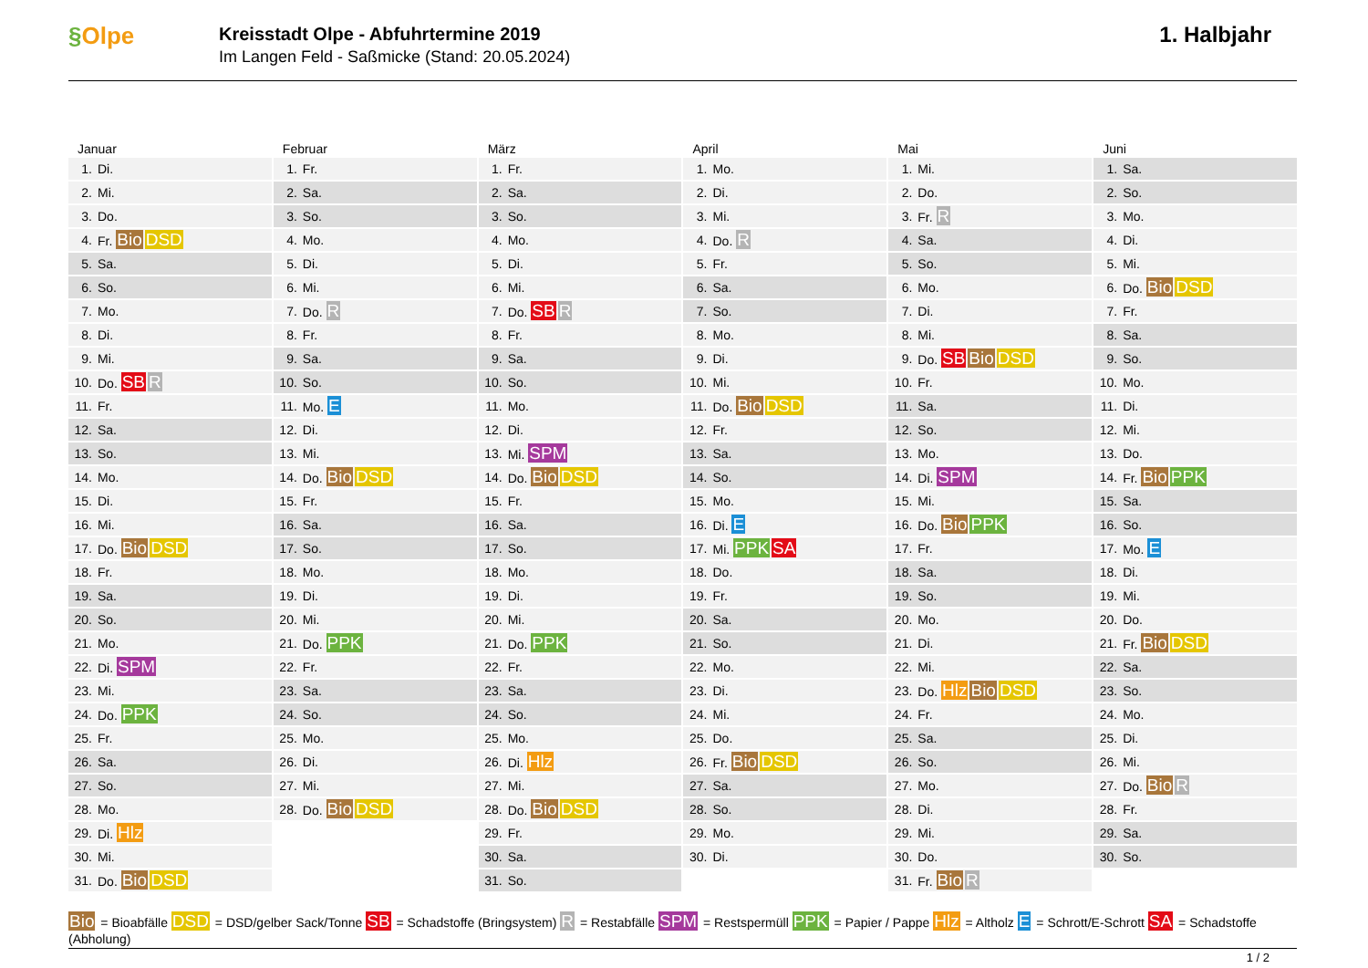§Olpe
Kreisstadt Olpe - Abfuhrtermine 2019
Im Langen Feld - Saßmicke (Stand: 20.05.2024)
1. Halbjahr
Januar
| 1. | Di. |
| 2. | Mi. |
| 3. | Do. |
| 4. | Fr. Bio DSD |
| 5. | Sa. |
| 6. | So. |
| 7. | Mo. |
| 8. | Di. |
| 9. | Mi. |
| 10. | Do. SB R |
| 11. | Fr. |
| 12. | Sa. |
| 13. | So. |
| 14. | Mo. |
| 15. | Di. |
| 16. | Mi. |
| 17. | Do. Bio DSD |
| 18. | Fr. |
| 19. | Sa. |
| 20. | So. |
| 21. | Mo. |
| 22. | Di. SPM |
| 23. | Mi. |
| 24. | Do. PPK |
| 25. | Fr. |
| 26. | Sa. |
| 27. | So. |
| 28. | Mo. |
| 29. | Di. Hlz |
| 30. | Mi. |
| 31. | Do. Bio DSD |
Februar
| 1. | Fr. |
| 2. | Sa. |
| 3. | So. |
| 4. | Mo. |
| 5. | Di. |
| 6. | Mi. |
| 7. | Do. R |
| 8. | Fr. |
| 9. | Sa. |
| 10. | So. |
| 11. | Mo. E |
| 12. | Di. |
| 13. | Mi. |
| 14. | Do. Bio DSD |
| 15. | Fr. |
| 16. | Sa. |
| 17. | So. |
| 18. | Mo. |
| 19. | Di. |
| 20. | Mi. |
| 21. | Do. PPK |
| 22. | Fr. |
| 23. | Sa. |
| 24. | So. |
| 25. | Mo. |
| 26. | Di. |
| 27. | Mi. |
| 28. | Do. Bio DSD |
März
| 1. | Fr. |
| 2. | Sa. |
| 3. | So. |
| 4. | Mo. |
| 5. | Di. |
| 6. | Mi. |
| 7. | Do. SB R |
| 8. | Fr. |
| 9. | Sa. |
| 10. | So. |
| 11. | Mo. |
| 12. | Di. |
| 13. | Mi. SPM |
| 14. | Do. Bio DSD |
| 15. | Fr. |
| 16. | Sa. |
| 17. | So. |
| 18. | Mo. |
| 19. | Di. |
| 20. | Mi. |
| 21. | Do. PPK |
| 22. | Fr. |
| 23. | Sa. |
| 24. | So. |
| 25. | Mo. |
| 26. | Di. Hlz |
| 27. | Mi. |
| 28. | Do. Bio DSD |
| 29. | Fr. |
| 30. | Sa. |
| 31. | So. |
April
| 1. | Mo. |
| 2. | Di. |
| 3. | Mi. |
| 4. | Do. R |
| 5. | Fr. |
| 6. | Sa. |
| 7. | So. |
| 8. | Mo. |
| 9. | Di. |
| 10. | Mi. |
| 11. | Do. Bio DSD |
| 12. | Fr. |
| 13. | Sa. |
| 14. | So. |
| 15. | Mo. |
| 16. | Di. E |
| 17. | Mi. PPK SA |
| 18. | Do. |
| 19. | Fr. |
| 20. | Sa. |
| 21. | So. |
| 22. | Mo. |
| 23. | Di. |
| 24. | Mi. |
| 25. | Do. |
| 26. | Fr. Bio DSD |
| 27. | Sa. |
| 28. | So. |
| 29. | Mo. |
| 30. | Di. |
Mai
| 1. | Mi. |
| 2. | Do. |
| 3. | Fr. R |
| 4. | Sa. |
| 5. | So. |
| 6. | Mo. |
| 7. | Di. |
| 8. | Mi. |
| 9. | Do. SB Bio DSD |
| 10. | Fr. |
| 11. | Sa. |
| 12. | So. |
| 13. | Mo. |
| 14. | Di. SPM |
| 15. | Mi. |
| 16. | Do. Bio PPK |
| 17. | Fr. |
| 18. | Sa. |
| 19. | So. |
| 20. | Mo. |
| 21. | Di. |
| 22. | Mi. |
| 23. | Do. Hlz Bio DSD |
| 24. | Fr. |
| 25. | Sa. |
| 26. | So. |
| 27. | Mo. |
| 28. | Di. |
| 29. | Mi. |
| 30. | Do. |
| 31. | Fr. Bio R |
Juni
| 1. | Sa. |
| 2. | So. |
| 3. | Mo. |
| 4. | Di. |
| 5. | Mi. |
| 6. | Do. Bio DSD |
| 7. | Fr. |
| 8. | Sa. |
| 9. | So. |
| 10. | Mo. |
| 11. | Di. |
| 12. | Mi. |
| 13. | Do. |
| 14. | Fr. Bio PPK |
| 15. | Sa. |
| 16. | So. |
| 17. | Mo. E |
| 18. | Di. |
| 19. | Mi. |
| 20. | Do. |
| 21. | Fr. Bio DSD |
| 22. | Sa. |
| 23. | So. |
| 24. | Mo. |
| 25. | Di. |
| 26. | Mi. |
| 27. | Do. Bio R |
| 28. | Fr. |
| 29. | Sa. |
| 30. | So. |
Bio = Bioabfälle DSD = DSD/gelber Sack/Tonne SB = Schadstoffe (Bringsystem) R = Restabfälle SPM = Restspermüll PPK = Papier / Pappe Hlz = Altholz E = Schrott/E-Schrott SA = Schadstoffe (Abholung)
1 / 2